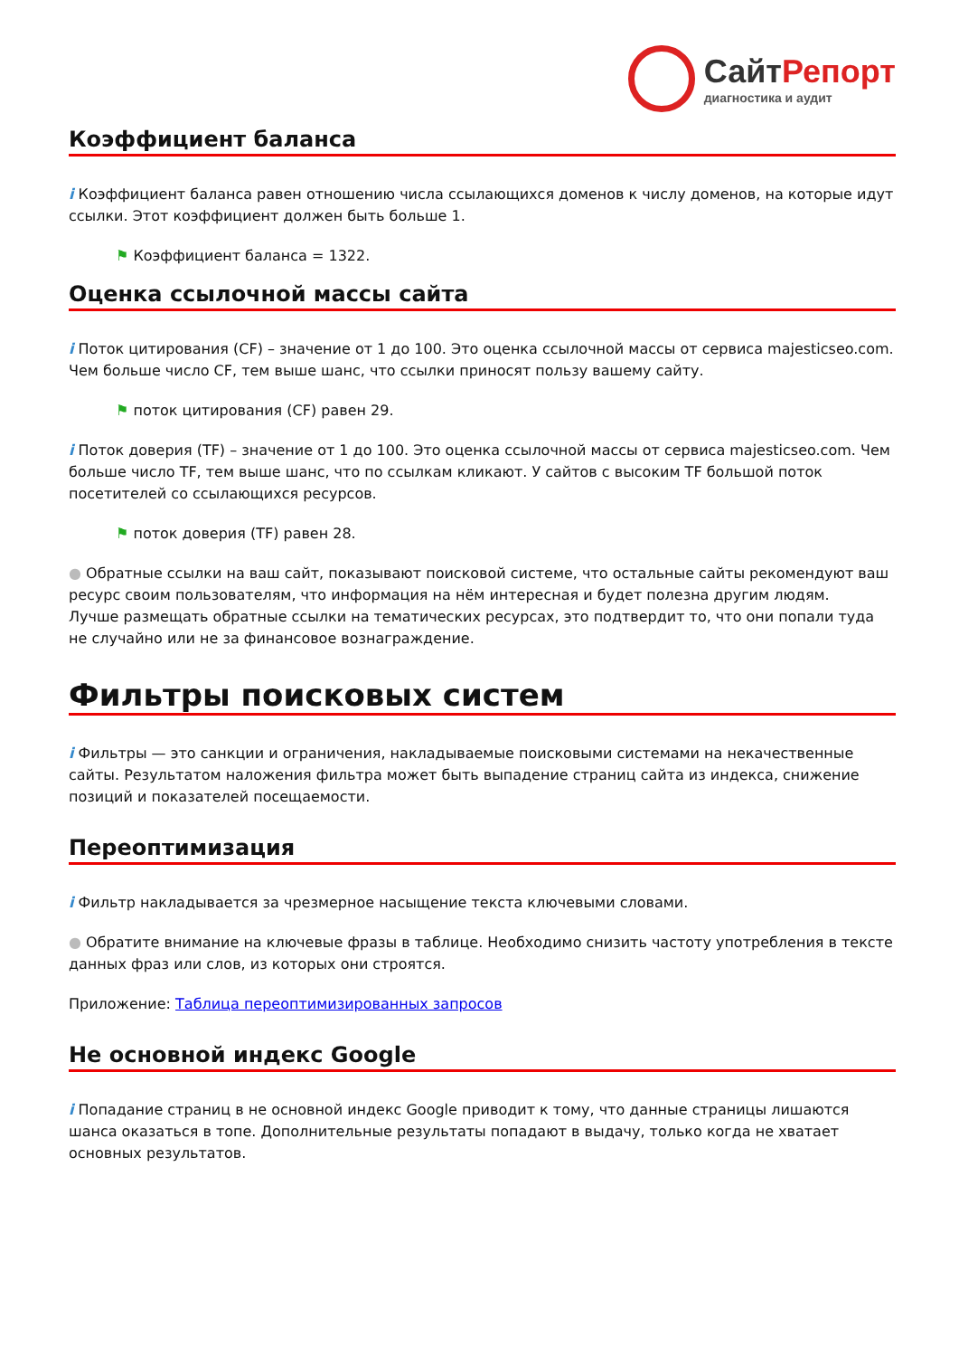СайтРепорт
диагностика и аудит
Коэффициент баланса
i Коэффициент баланса равен отношению числа ссылающихся доменов к числу доменов, на которые идут ссылки. Этот коэффициент должен быть больше 1.
⚑ Коэффициент баланса = 1322.
Оценка ссылочной массы сайта
i Поток цитирования (CF) – значение от 1 до 100. Это оценка ссылочной массы от сервиса majesticseo.com. Чем больше число CF, тем выше шанс, что ссылки приносят пользу вашему сайту.
⚑ поток цитирования (CF) равен 29.
i Поток доверия (TF) – значение от 1 до 100. Это оценка ссылочной массы от сервиса majesticseo.com. Чем больше число TF, тем выше шанс, что по ссылкам кликают. У сайтов с высоким TF большой поток посетителей со ссылающихся ресурсов.
⚑ поток доверия (TF) равен 28.
● Обратные ссылки на ваш сайт, показывают поисковой системе, что остальные сайты рекомендуют ваш ресурс своим пользователям, что информация на нём интересная и будет полезна другим людям.
Лучше размещать обратные ссылки на тематических ресурсах, это подтвердит то, что они попали туда не случайно или не за финансовое вознаграждение.
Фильтры поисковых систем
i Фильтры — это санкции и ограничения, накладываемые поисковыми системами на некачественные сайты. Результатом наложения фильтра может быть выпадение страниц сайта из индекса, снижение позиций и показателей посещаемости.
Переоптимизация
i Фильтр накладывается за чрезмерное насыщение текста ключевыми словами.
● Обратите внимание на ключевые фразы в таблице. Необходимо снизить частоту употребления в тексте данных фраз или слов, из которых они строятся.
Приложение: Таблица переоптимизированных запросов
Не основной индекс Google
i Попадание страниц в не основной индекс Google приводит к тому, что данные страницы лишаются шанса оказаться в топе. Дополнительные результаты попадают в выдачу, только когда не хватает основных результатов.